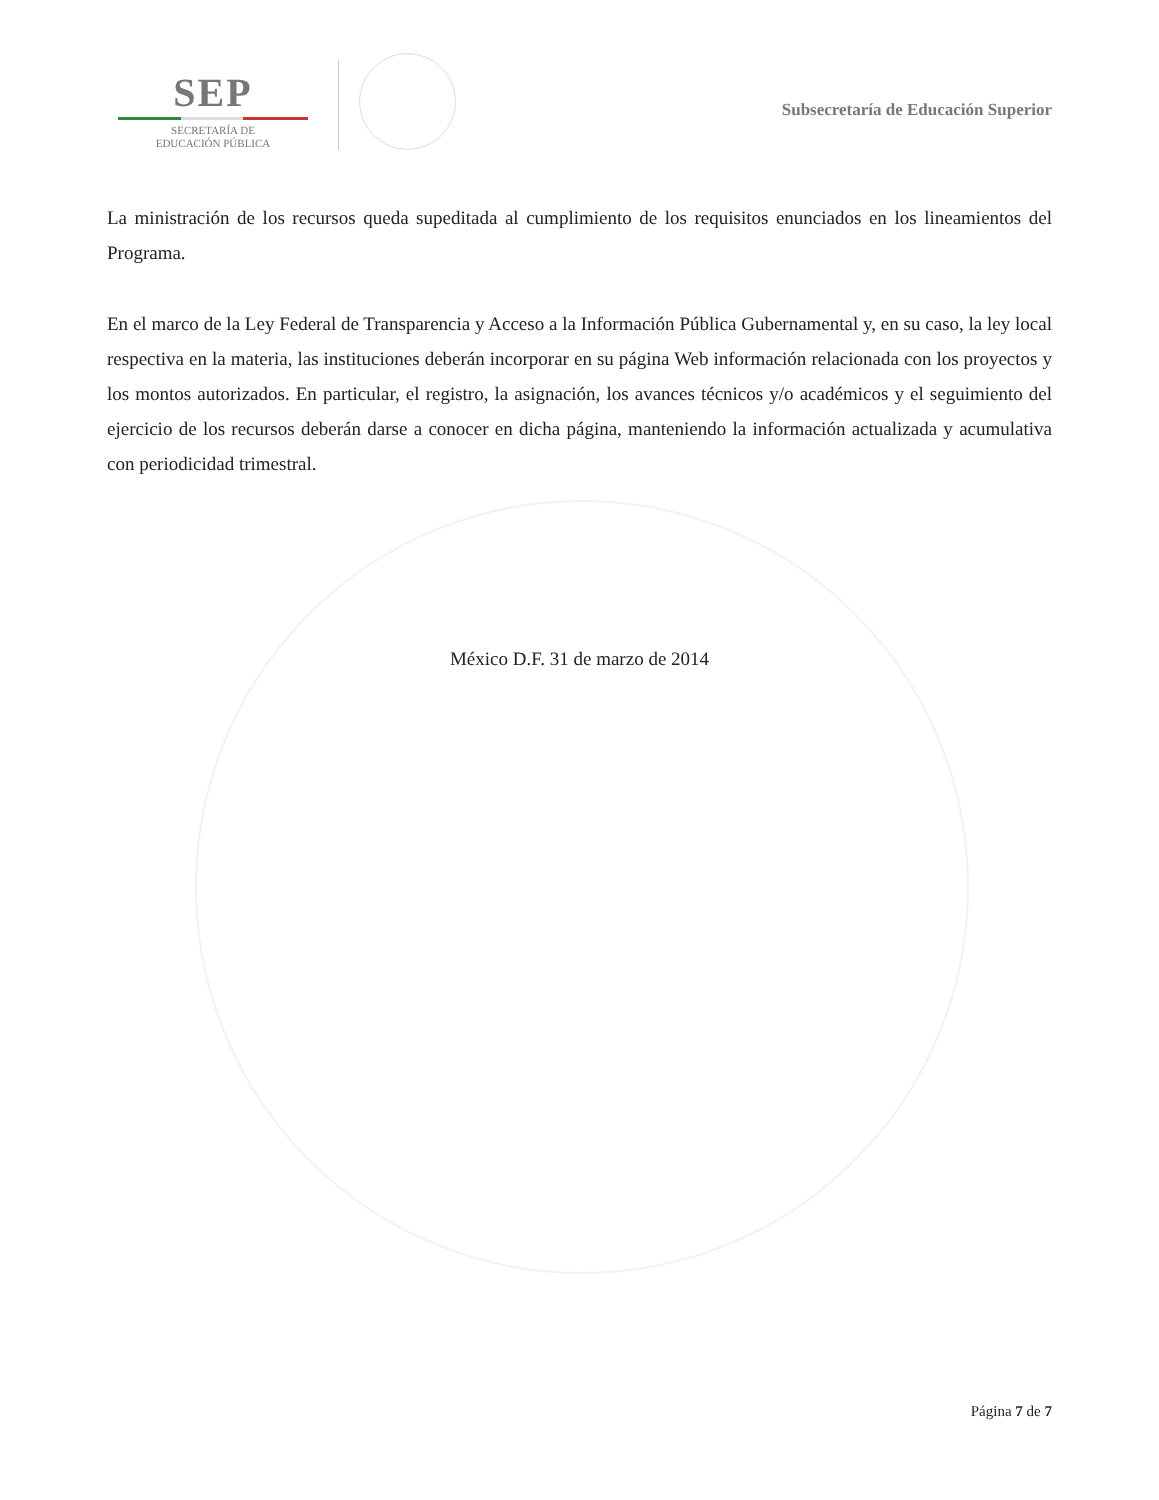SEP
SECRETARÍA DE
EDUCACIÓN PÚBLICA
Subsecretaría de Educación Superior
La ministración de los recursos queda supeditada al cumplimiento de los requisitos enunciados en los lineamientos del Programa.
En el marco de la Ley Federal de Transparencia y Acceso a la Información Pública Gubernamental y, en su caso, la ley local respectiva en la materia, las instituciones deberán incorporar en su página Web información relacionada con los proyectos y los montos autorizados. En particular, el registro, la asignación, los avances técnicos y/o académicos y el seguimiento del ejercicio de los recursos deberán darse a conocer en dicha página, manteniendo la información actualizada y acumulativa con periodicidad trimestral.
México D.F. 31 de marzo de 2014
Página 7 de 7